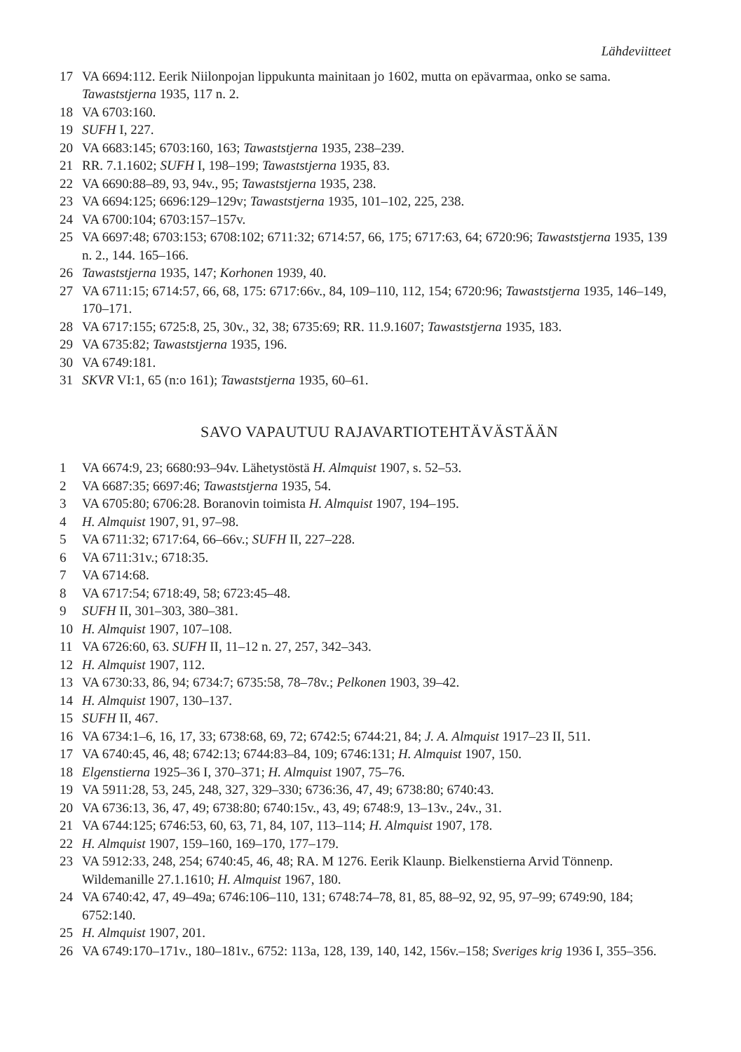Lähdeviitteet
17 VA 6694:112. Eerik Niilonpojan lippukunta mainitaan jo 1602, mutta on epävarmaa, onko se sama. Tawaststjerna 1935, 117 n. 2.
18 VA 6703:160.
19 SUFH I, 227.
20 VA 6683:145; 6703:160, 163; Tawaststjerna 1935, 238–239.
21 RR. 7.1.1602; SUFH I, 198–199; Tawaststjerna 1935, 83.
22 VA 6690:88–89, 93, 94v., 95; Tawaststjerna 1935, 238.
23 VA 6694:125; 6696:129–129v; Tawaststjerna 1935, 101–102, 225, 238.
24 VA 6700:104; 6703:157–157v.
25 VA 6697:48; 6703:153; 6708:102; 6711:32; 6714:57, 66, 175; 6717:63, 64; 6720:96; Tawaststjerna 1935, 139 n. 2., 144. 165–166.
26 Tawaststjerna 1935, 147; Korhonen 1939, 40.
27 VA 6711:15; 6714:57, 66, 68, 175: 6717:66v., 84, 109–110, 112, 154; 6720:96; Tawaststjerna 1935, 146–149, 170–171.
28 VA 6717:155; 6725:8, 25, 30v., 32, 38; 6735:69; RR. 11.9.1607; Tawaststjerna 1935, 183.
29 VA 6735:82; Tawaststjerna 1935, 196.
30 VA 6749:181.
31 SKVR VI:1, 65 (n:o 161); Tawaststjerna 1935, 60–61.
SAVO VAPAUTUU RAJAVARTIOTEHTÄVÄSTÄÄN
1 VA 6674:9, 23; 6680:93–94v. Lähetystöstä H. Almquist 1907, s. 52–53.
2 VA 6687:35; 6697:46; Tawaststjerna 1935, 54.
3 VA 6705:80; 6706:28. Boranovin toimista H. Almquist 1907, 194–195.
4 H. Almquist 1907, 91, 97–98.
5 VA 6711:32; 6717:64, 66–66v.; SUFH II, 227–228.
6 VA 6711:31v.; 6718:35.
7 VA 6714:68.
8 VA 6717:54; 6718:49, 58; 6723:45–48.
9 SUFH II, 301–303, 380–381.
10 H. Almquist 1907, 107–108.
11 VA 6726:60, 63. SUFH II, 11–12 n. 27, 257, 342–343.
12 H. Almquist 1907, 112.
13 VA 6730:33, 86, 94; 6734:7; 6735:58, 78–78v.; Pelkonen 1903, 39–42.
14 H. Almquist 1907, 130–137.
15 SUFH II, 467.
16 VA 6734:1–6, 16, 17, 33; 6738:68, 69, 72; 6742:5; 6744:21, 84; J. A. Almquist 1917–23 II, 511.
17 VA 6740:45, 46, 48; 6742:13; 6744:83–84, 109; 6746:131; H. Almquist 1907, 150.
18 Elgenstierna 1925–36 I, 370–371; H. Almquist 1907, 75–76.
19 VA 5911:28, 53, 245, 248, 327, 329–330; 6736:36, 47, 49; 6738:80; 6740:43.
20 VA 6736:13, 36, 47, 49; 6738:80; 6740:15v., 43, 49; 6748:9, 13–13v., 24v., 31.
21 VA 6744:125; 6746:53, 60, 63, 71, 84, 107, 113–114; H. Almquist 1907, 178.
22 H. Almquist 1907, 159–160, 169–170, 177–179.
23 VA 5912:33, 248, 254; 6740:45, 46, 48; RA. M 1276. Eerik Klaunp. Bielkenstierna Arvid Tönnenp. Wildemanille 27.1.1610; H. Almquist 1967, 180.
24 VA 6740:42, 47, 49–49a; 6746:106–110, 131; 6748:74–78, 81, 85, 88–92, 92, 95, 97–99; 6749:90, 184; 6752:140.
25 H. Almquist 1907, 201.
26 VA 6749:170–171v., 180–181v., 6752: 113a, 128, 139, 140, 142, 156v.–158; Sveriges krig 1936 I, 355–356.